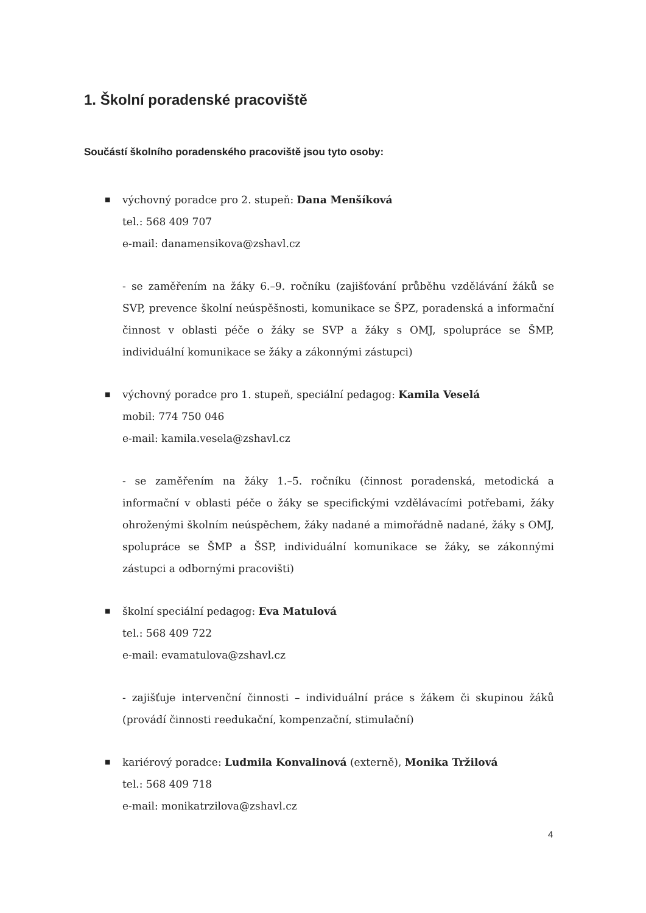1. Školní poradenské pracoviště
Součástí školního poradenského pracoviště jsou tyto osoby:
■
výchovný poradce pro 2. stupeň: Dana Menšíková
tel.: 568 409 707
e-mail: danamensikova@zshavl.cz
- se zaměřením na žáky 6.–9. ročníku (zajišťování průběhu vzdělávání žáků se SVP, prevence školní neúspěšnosti, komunikace se ŠPZ, poradenská a informační činnost v oblasti péče o žáky se SVP a žáky s OMJ, spolupráce se ŠMP, individuální komunikace se žáky a zákonnými zástupci)
■
výchovný poradce pro 1. stupeň, speciální pedagog: Kamila Veselá
mobil: 774 750 046
e-mail: kamila.vesela@zshavl.cz
- se zaměřením na žáky 1.–5. ročníku (činnost poradenská, metodická a informační v oblasti péče o žáky se specifickými vzdělávacími potřebami, žáky ohroženými školním neúspěchem, žáky nadané a mimořádně nadané, žáky s OMJ, spolupráce se ŠMP a ŠSP, individuální komunikace se žáky, se zákonnými zástupci a odbornými pracovišti)
■
školní speciální pedagog: Eva Matulová
tel.: 568 409 722
e-mail: evamatulova@zshavl.cz
- zajišťuje intervenční činnosti – individuální práce s žákem či skupinou žáků (provádí činnosti reedukační, kompenzační, stimulační)
■
kariérový poradce: Ludmila Konvalinová (externě), Monika Tržilová
tel.: 568 409 718
e-mail: monikatrzilova@zshavl.cz
4